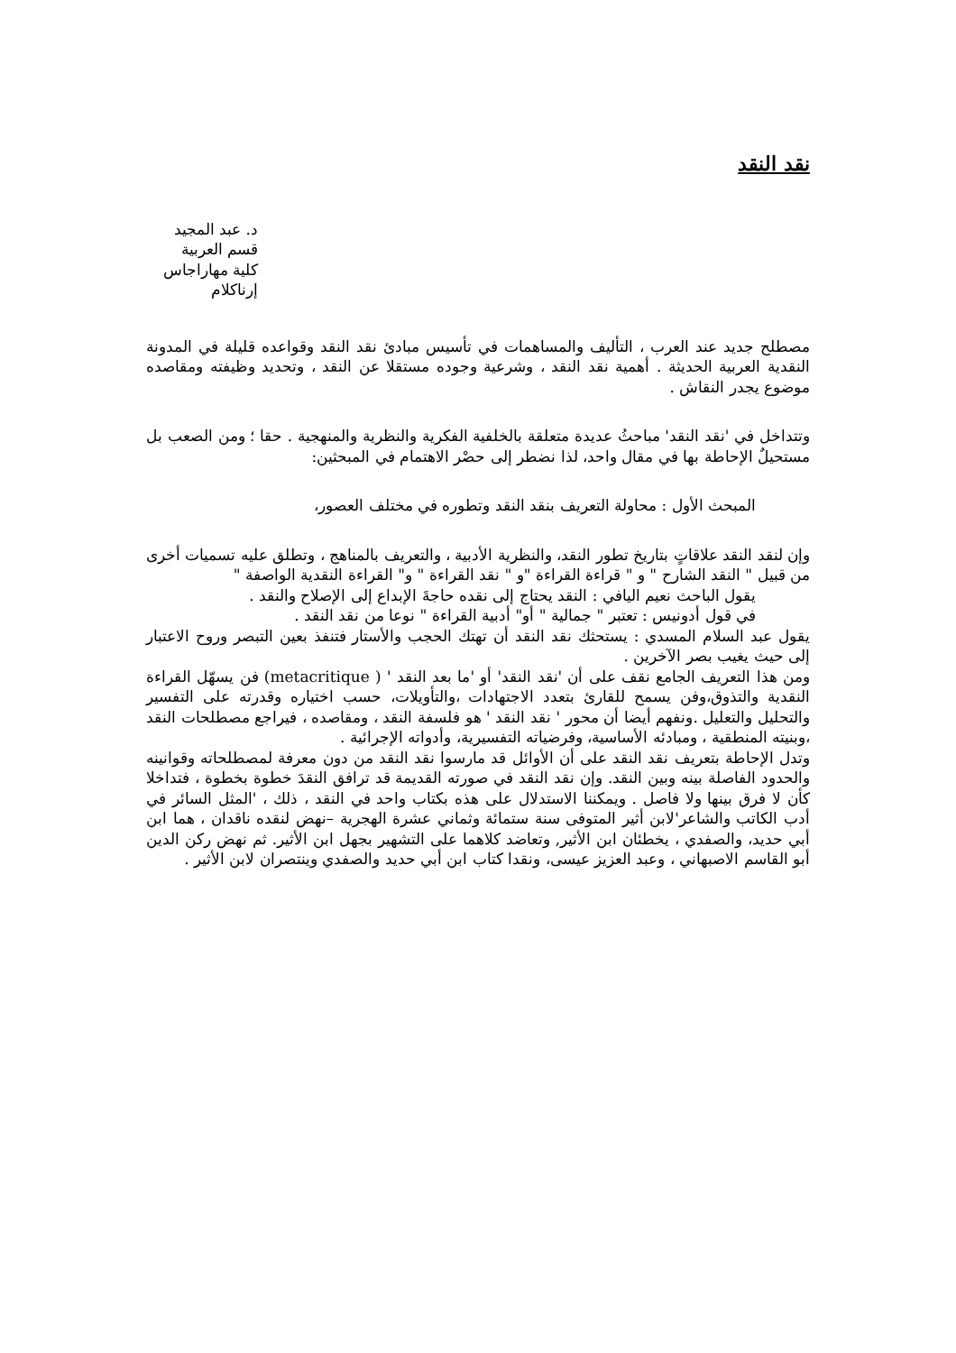نقد النقد
د. عبد المجيد
قسم العربية
كلية مهاراجاس
إرناكلام
مصطلح جديد عند العرب ، التأليف والمساهمات في تأسيس مبادئ نقد النقد وقواعده قليلة في المدونة النقدية العربية الحديثة . أهمية نقد النقد ، وشرعية وجوده مستقلا عن النقد ، وتحديد وظيفته ومقاصده موضوع يجدر النقاش .
وتتداخل في 'نقد النقد' مباحثُ عديدة متعلقة بالخلفية الفكرية والنظرية والمنهجية . حقا ؛ ومن الصعب بل مستحيلٌ الإحاطة بها في مقال واحد، لذا نضطر إلى حصْر الاهتمام في المبحثين:
المبحث الأول : محاولة التعريف بنقد النقد وتطوره في مختلف العصور،
وإن لنقد النقد علاقاتٍ بتاريخ تطور النقد، والنظرية الأدبية ، والتعريف بالمناهج ، وتطلق عليه تسميات أخرى من قبيل " النقد الشارح " و " قراءة القراءة "و " نقد القراءة " و" القراءة النقدية الواصفة "
يقول الباحث نعيم اليافي : النقد يحتاج إلى نقده حاجةَ الإبداع إلى الإصلاح والنقد .
في قول أدونيس : تعتبر " جمالية " أو" أدبية القراءة " نوعا من نقد النقد .
يقول عبد السلام المسدي : يستحثك نقد النقد أن تهتك الحجب والأستار فتنفذ بعين التبصر وروح الاعتبار إلى حيث يغيب بصر الآخرين .
ومن هذا التعريف الجامع نقف على أن 'نقد النقد' أو 'ما بعد النقد ' ( metacritique) فن يسهّل القراءة النقدية والتذوق،وفن يسمح للقارئ بتعدد الاجتهادات ،والتأويلات، حسب اختياره وقدرته على التفسير والتحليل والتعليل .ونفهم أيضا أن محور ' نقد النقد ' هو فلسفة النقد ، ومقاصده ، فيراجع مصطلحات النقد ،وبنيته المنطقية ، ومبادئه الأساسية، وفرضياته التفسيرية، وأدواته الإجرائية .
وتدل الإحاطة بتعريف نقد النقد على أن الأوائل قد مارسوا نقد النقد من دون معرفة لمصطلحاته وقوانينه والحدود الفاصلة بينه وبين النقد. وإن نقد النقد في صورته القديمة قد ترافق النقدَ خطوة بخطوة ، فتداخلا كأن لا فرق بينها ولا فاصل . ويمكننا الاستدلال على هذه بكتاب واحد في النقد ، ذلك ، 'المثل السائر في أدب الكاتب والشاعر'لابن أثير المتوفى سنة ستمائة وثماني عشرة الهجرية –نهض لنقده ناقدان ، هما ابن أبي حديد، والصفدي ، يخطئان ابن الأثير, وتعاضد كلاهما على التشهير بجهل ابن الأثير. ثم نهض ركن الدين أبو القاسم الاصبهاني ، وعبد العزيز عيسى، ونقدا كتاب ابن أبي حديد والصفدي وينتصران لابن الأثير .